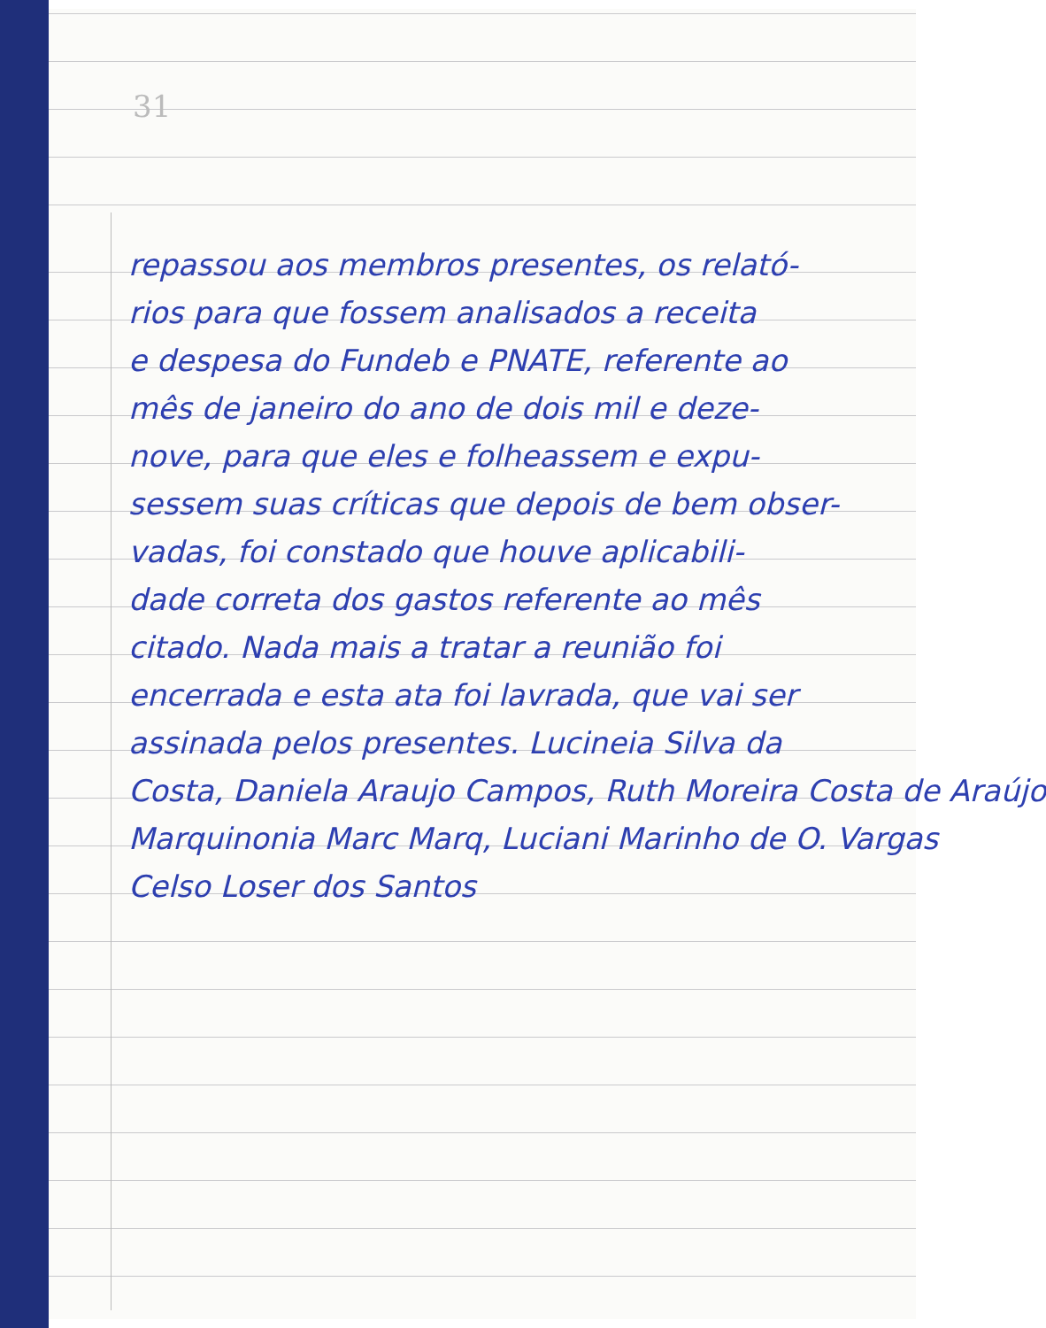31
repassou aos membros presentes, os relató-
rios para que fossem analisados a receita
e despesa do Fundeb e PNATE, referente ao
mês de janeiro do ano de dois mil e deze-
nove, para que eles e folheassem e expu-
sessem suas críticas que depois de bem obser-
vadas, foi constado que houve aplicabili-
dade correta dos gastos referente ao mês
citado. Nada mais a tratar a reunião foi
encerrada e esta ata foi lavrada, que vai ser
assinada pelos presentes. Lucineia Silva da
Costa, Daniela Araujo Campos, Ruth Moreira Costa de Araújo
Marquinonia Marc Marq, Luciani Marinho de O. Vargas
Celso Loser dos Santos